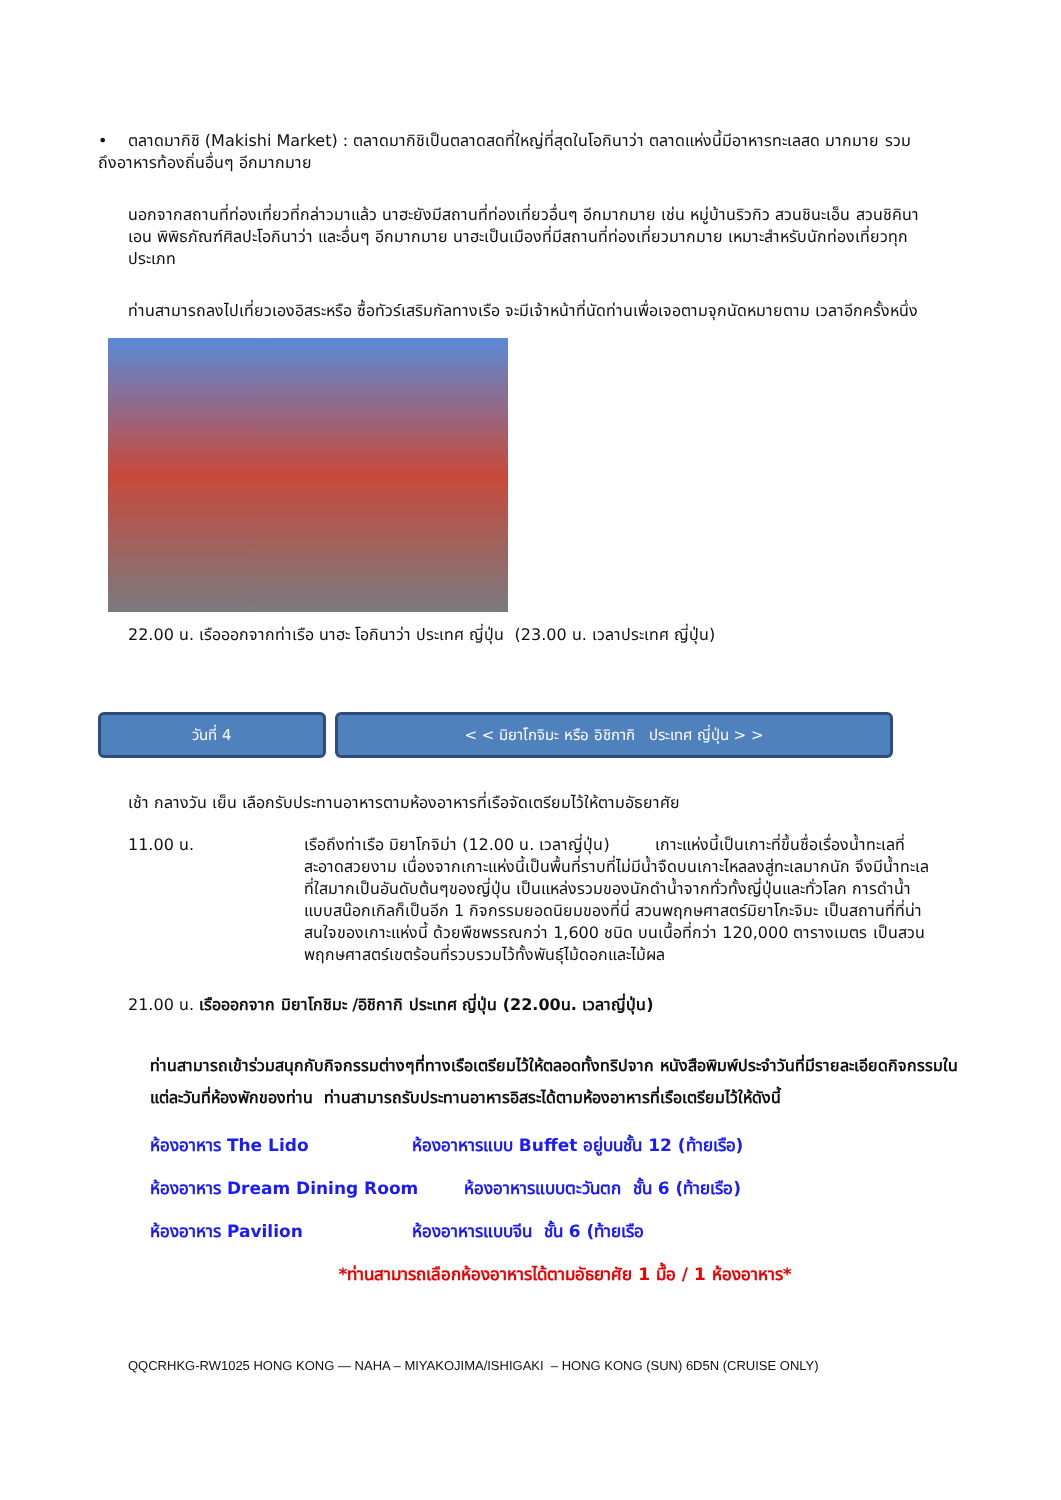• ตลาดมากิชิ (Makishi Market) : ตลาดมากิชิเป็นตลาดสดที่ใหญ่ที่สุดในโอกินาว่า ตลาดแห่งนี้มีอาหารทะเลสด มากมาย รวมถึงอาหารท้องถิ่นอื่นๆ อีกมากมาย
นอกจากสถานที่ท่องเที่ยวที่กล่าวมาแล้ว นาฮะยังมีสถานที่ท่องเที่ยวอื่นๆ อีกมากมาย เช่น หมู่บ้านริวกิว สวนชินะเอ็น สวนชิคินาเอน พิพิธภัณฑ์ศิลปะโอกินาว่า และอื่นๆ อีกมากมาย นาฮะเป็นเมืองที่มีสถานที่ท่องเที่ยวมากมาย เหมาะสำหรับนักท่องเที่ยวทุกประเภท
ท่านสามารถลงไปเที่ยวเองอิสระหรือ ซื้อทัวร์เสริมกัลทางเรือ จะมีเจ้าหน้าที่นัดท่านเพื่อเจอตามจุกนัดหมายตาม เวลาอีกครั้งหนึ่ง
22.00 น. เรือออกจากท่าเรือ นาฮะ โอกินาว่า ประเทศ ญี่ปุ่น (23.00 น. เวลาประเทศ ญี่ปุ่น)
วันที่ 4 < < มิยาโกจิมะ หรือ อิชิกากิ ประเทศ ญี่ปุ่น > >
เช้า กลางวัน เย็น เลือกรับประทานอาหารตามห้องอาหารที่เรือจัดเตรียมไว้ให้ตามอัธยาศัย
11.00 น. เรือถึงท่าเรือ มิยาโกจิม่า (12.00 น. เวลาญี่ปุ่น) เกาะแห่งนี้เป็นเกาะที่ขึ้นชื่อเรื่องน้ำทะเลที่สะอาดสวยงาม เนื่องจากเกาะแห่งนี้เป็นพื้นที่ราบที่ไม่มีน้ำจืดบนเกาะไหลลงสู่ทะเลมากนัก จึงมีน้ำทะเลที่ใสมากเป็นอันดับต้นๆของญี่ปุ่น เป็นแหล่งรวมของนักดำน้ำจากทั่วทั้งญี่ปุ่นและทั่วโลก การดำน้ำแบบสน๊อกเกิลก็เป็นอีก 1 กิจกรรมยอดนิยมของที่นี่ สวนพฤกษศาสตร์มิยาโกะจิมะ เป็นสถานที่ที่น่าสนใจของเกาะแห่งนี้ ด้วยพืชพรรณกว่า 1,600 ชนิด บนเนื้อที่กว่า 120,000 ตารางเมตร เป็นสวนพฤกษศาสตร์เขตร้อนที่รวบรวมไว้ทั้งพันธุ์ไม้ดอกและไม้ผล
21.00 น. เรือออกจาก มิยาโกชิมะ /อิชิกากิ ประเทศ ญี่ปุ่น (22.00น. เวลาญี่ปุ่น)
ท่านสามารถเข้าร่วมสนุกกับกิจกรรมต่างๆที่ทางเรือเตรียมไว้ให้ตลอดทั้งทริปจาก หนังสือพิมพ์ประจำวันที่มีรายละเอียดกิจกรรมในแต่ละวันที่ห้องพักของท่าน ท่านสามารถรับประทานอาหารอิสระได้ตามห้องอาหารที่เรือเตรียมไว้ให้ดังนี้
ห้องอาหาร The Lido ห้องอาหารแบบ Buffet อยู่บนชั้น 12 (ท้ายเรือ)
ห้องอาหาร Dream Dining Room ห้องอาหารแบบตะวันตก ชั้น 6 (ท้ายเรือ)
ห้องอาหาร Pavilion ห้องอาหารแบบจีน ชั้น 6 (ท้ายเรือ
*ท่านสามารถเลือกห้องอาหารได้ตามอัธยาศัย 1 มื้อ / 1 ห้องอาหาร*
QQCRHKG-RW1025 HONG KONG — NAHA – MIYAKOJIMA/ISHIGAKI – HONG KONG (SUN) 6D5N (CRUISE ONLY)